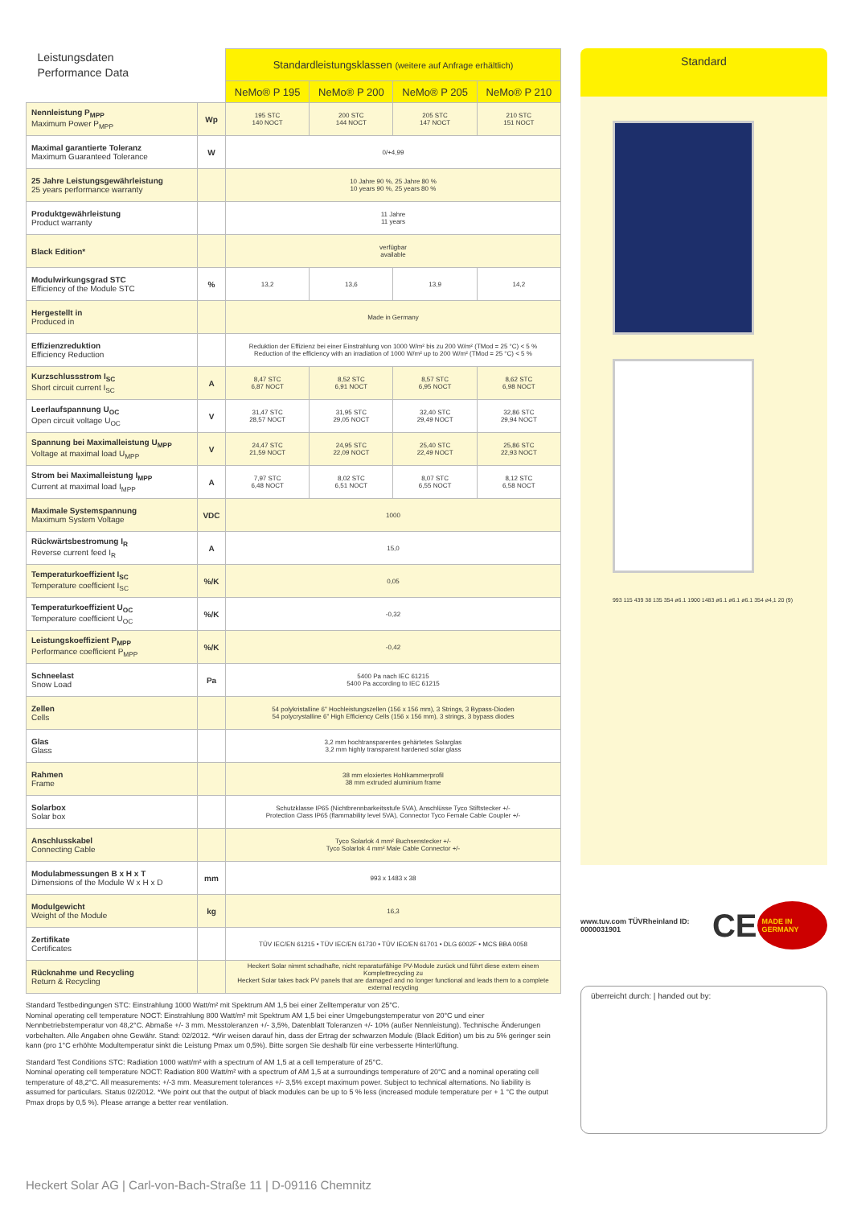| Leistungsdaten Performance Data | | Standardleistungsklassen (weitere auf Anfrage erhältlich) | | | |
| | | NeMo® P 195 | NeMo® P 200 | NeMo® P 205 | NeMo® P 210 |
| Nennleistung P<sub>MPP</sub> Maximum Power P<sub>MPP</sub> | Wp | 195 STC 140 NOCT | 200 STC 144 NOCT | 205 STC 147 NOCT | 210 STC 151 NOCT |
| Maximal garantierte Toleranz Maximum Guaranteed Tolerance | W | 0/+4,99 | | | |
| 25 Jahre Leistungsgewährleistung 25 years performance warranty | | 10 Jahre 90 %, 25 Jahre 80 % 10 years 90 %, 25 years 80 % | | | |
| Produktgewährleistung Product warranty | | 11 Jahre 11 years | | | |
| Black Edition* | | verfügbar available | | | |
| Modulwirkungsgrad STC Efficiency of the Module STC | % | 13,2 | 13,6 | 13,9 | 14,2 |
| Hergestellt in Produced in | | Made in Germany | | | |
| Effizienzreduktion Efficiency Reduction | | Reduktion der Effizienz bei einer Einstrahlung von 1000 W/m² bis zu 200 W/m² (TMod = 25 °C) < 5 % Reduction of the efficiency with an irradiation of 1000 W/m² up to 200 W/m² (TMod = 25 °C) < 5 % | | | |
| Kurzschlussstrom I<sub>SC</sub> Short circuit current I<sub>SC</sub> | A | 8,47 STC 6,87 NOCT | 8,52 STC 6,91 NOCT | 8,57 STC 6,95 NOCT | 8,62 STC 6,98 NOCT |
| Leerlaufspannung U<sub>OC</sub> Open circuit voltage U<sub>OC</sub> | V | 31,47 STC 28,57 NOCT | 31,95 STC 29,05 NOCT | 32,40 STC 29,49 NOCT | 32,86 STC 29,94 NOCT |
| Spannung bei Maximalleistung U<sub>MPP</sub> Voltage at maximal load U<sub>MPP</sub> | V | 24,47 STC 21,59 NOCT | 24,95 STC 22,09 NOCT | 25,40 STC 22,49 NOCT | 25,86 STC 22,93 NOCT |
| Strom bei Maximalleistung I<sub>MPP</sub> Current at maximal load I<sub>MPP</sub> | A | 7,97 STC 6,48 NOCT | 8,02 STC 6,51 NOCT | 8,07 STC 6,55 NOCT | 8,12 STC 6,58 NOCT |
| Maximale Systemspannung Maximum System Voltage | VDC | 1000 | | | |
| Rückwärtsbestromung I<sub>R</sub> Reverse current feed I<sub>R</sub> | A | 15,0 | | | |
| Temperaturkoeffizient I<sub>SC</sub> Temperature coefficient I<sub>SC</sub> | %/K | 0,05 | | | |
| Temperaturkoeffizient U<sub>OC</sub> Temperature coefficient U<sub>OC</sub> | %/K | -0,32 | | | |
| Leistungskoeffizient P<sub>MPP</sub> Performance coefficient P<sub>MPP</sub> | %/K | -0,42 | | | |
| Schneelast Snow Load | Pa | 5400 Pa nach IEC 61215 5400 Pa according to IEC 61215 | | | |
| Zellen Cells | | 54 polykristalline 6" Hochleistungszellen (156 x 156 mm), 3 Strings, 3 Bypass-Dioden 54 polycrystalline 6" High Efficiency Cells (156 x 156 mm), 3 strings, 3 bypass diodes | | | |
| Glas Glass | | 3,2 mm hochtransparentes gehärtetes Solarglas 3,2 mm highly transparent hardened solar glass | | | |
| Rahmen Frame | | 38 mm eloxiertes Hohlkammerprofil 38 mm extruded aluminium frame | | | |
| Solarbox Solar box | | Schutzklasse IP65 (Nichtbrennbarkeitsstufe 5VA), Anschlüsse Tyco Stiftstecker +/- Protection Class IP65 (flammability level 5VA), Connector Tyco Female Cable Coupler +/- | | | |
| Anschlusskabel Connecting Cable | | Tyco Solarlok 4 mm² Buchsenstecker +/- Tyco Solarlok 4 mm² Male Cable Connector +/- | | | |
| Modulabmessungen B x H x T Dimensions of the Module W x H x D | mm | 993 x 1483 x 38 | | | |
| Modulgewicht Weight of the Module | kg | 16,3 | | | |
| Zertifikate Certificates | | TÜV IEC/EN 61215 • TÜV IEC/EN 61730 • TÜV IEC/EN 61701 • DLG 6002F • MCS BBA 0058 | | | |
| Rücknahme und Recycling Return & Recycling | | Heckert Solar nimmt schadhafte, nicht reparaturfähige PV-Module zurück und führt diese extern einem Komplettrecycling zu Heckert Solar takes back PV panels that are damaged and no longer functional and leads them to a complete external recycling | | | |
Standard Testbedingungen STC: Einstrahlung 1000 Watt/m² mit Spektrum AM 1,5 bei einer Zelltemperatur von 25°C.
Nominal operating cell temperature NOCT: Einstrahlung 800 Watt/m² mit Spektrum AM 1,5 bei einer Umgebungstemperatur von 20°C und einer Nennbetriebstemperatur von 48,2°C. Abmaße +/- 3 mm. Messtoleranzen +/- 3,5%, Datenblatt Toleranzen +/- 10% (außer Nennleistung). Technische Änderungen vorbehalten. Alle Angaben ohne Gewähr. Stand: 02/2012. *Wir weisen darauf hin, dass der Ertrag der schwarzen Module (Black Edition) um bis zu 5% geringer sein kann (pro 1°C erhöhte Modultemperatur sinkt die Leistung Pmax um 0,5%). Bitte sorgen Sie deshalb für eine verbesserte Hinterlüftung.
Standard Test Conditions STC: Radiation 1000 watt/m² with a spectrum of AM 1,5 at a cell temperature of 25°C.
Nominal operating cell temperature NOCT: Radiation 800 Watt/m² with a spectrum of AM 1,5 at a surroundings temperature of 20°C and a nominal operating cell temperature of 48,2°C. All measurements: +/-3 mm. Measurement tolerances +/- 3,5% except maximum power. Subject to technical alternations. No liability is assumed for particulars. Status 02/2012. *We point out that the output of black modules can be up to 5 % less (increased module temperature per + 1 °C the output Pmax drops by 0,5 %). Please arrange a better rear ventilation.
Standard
993 115 439 38 135 354 ø6.1 1900 1483 ø6.1 ø6.1 ø6.1 354 ø4,1 20 (9)
www.tuv.com TÜVRheinland ID: 0000031901 CE MADE IN GERMANY
überreicht durch: | handed out by:
Heckert Solar AG | Carl-von-Bach-Straße 11 | D-09116 Chemnitz